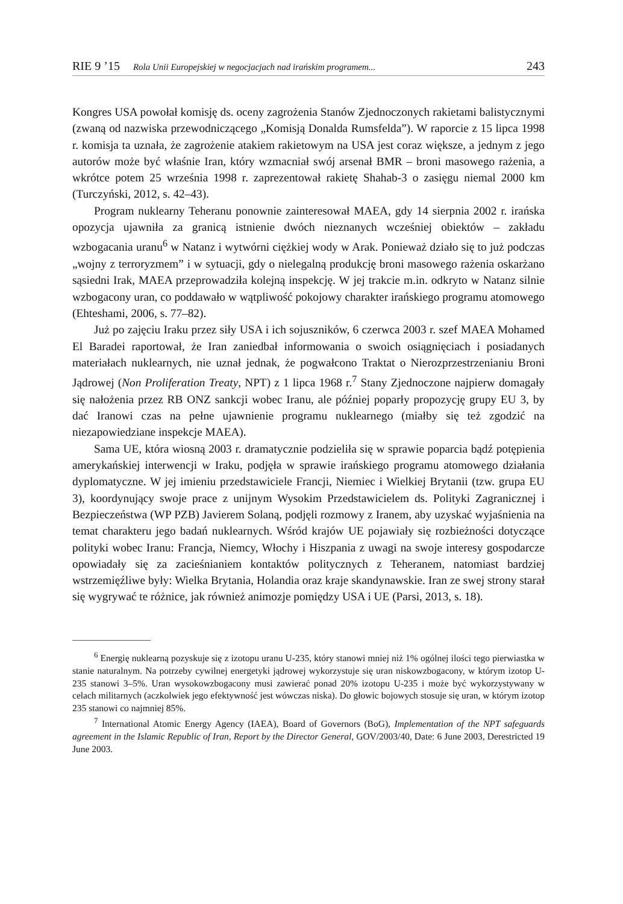RIE 9 ’15 Rola Unii Europejskiej w negocjacjach nad irańskim programem... 243
Kongres USA powołał komisję ds. oceny zagrożenia Stanów Zjednoczonych rakietami balistycznymi (zwaną od nazwiska przewodniczącego „Komisją Donalda Rumsfelda”). W raporcie z 15 lipca 1998 r. komisja ta uznała, że zagrożenie atakiem rakietowym na USA jest coraz większe, a jednym z jego autorów może być właśnie Iran, który wzmacniał swój arsenał BMR – broni masowego rażenia, a wkrótce potem 25 września 1998 r. zaprezentował rakietę Shahab-3 o zasięgu niemal 2000 km (Turczyński, 2012, s. 42–43).
Program nuklearny Teheranu ponownie zainteresował MAEA, gdy 14 sierpnia 2002 r. irańska opozycja ujawniła za granicą istnienie dwóch nieznanych wcześniej obiektów – zakładu wzbogacania uranu<sup>6</sup> w Natanz i wytwórni ciężkiej wody w Arak. Ponieważ działo się to już podczas „wojny z terroryzmem” i w sytuacji, gdy o nielegalną produkcję broni masowego rażenia oskarżano sąsiedni Irak, MAEA przeprowadziła kolejną inspekcję. W jej trakcie m.in. odkryto w Natanz silnie wzbogacony uran, co poddawało w wątpliwość pokojowy charakter irańskiego programu atomowego (Ehteshami, 2006, s. 77–82).
Już po zajęciu Iraku przez siły USA i ich sojuszników, 6 czerwca 2003 r. szef MAEA Mohamed El Baradei raportował, że Iran zaniedbał informowania o swoich osiągnięciach i posiadanych materiałach nuklearnych, nie uznał jednak, że pogwałcono Traktat o Nierozprzestrzenianiu Broni Jądrowej (Non Proliferation Treaty, NPT) z 1 lipca 1968 r.<sup>7</sup> Stany Zjednoczone najpierw domagały się nałożenia przez RB ONZ sankcji wobec Iranu, ale później poparły propozycję grupy EU 3, by dać Iranowi czas na pełne ujawnienie programu nuklearnego (miałby się też zgodzić na niezapowiedziane inspekcje MAEA).
Sama UE, która wiosną 2003 r. dramatycznie podzieliła się w sprawie poparcia bądź potępienia amerykańskiej interwencji w Iraku, podjęła w sprawie irańskiego programu atomowego działania dyplomatyczne. W jej imieniu przedstawiciele Francji, Niemiec i Wielkiej Brytanii (tzw. grupa EU 3), koordynujący swoje prace z unijnym Wysokim Przedstawicielem ds. Polityki Zagranicznej i Bezpieczeństwa (WP PZB) Javierem Solaną, podjęli rozmowy z Iranem, aby uzyskać wyjaśnienia na temat charakteru jego badań nuklearnych. Wśród krajów UE pojawiały się rozbieżności dotyczące polityki wobec Iranu: Francja, Niemcy, Włochy i Hiszpania z uwagi na swoje interesy gospodarcze opowiadały się za zacieśnianiem kontaktów politycznych z Teheranem, natomiast bardziej wstrzemięźliwe były: Wielka Brytania, Holandia oraz kraje skandynawskie. Iran ze swej strony starał się wygrywać te różnice, jak również animozje pomiędzy USA i UE (Parsi, 2013, s. 18).
<sup>6</sup> Energię nuklearną pozyskuje się z izotopu uranu U-235, który stanowi mniej niż 1% ogólnej ilości tego pierwiastka w stanie naturalnym. Na potrzeby cywilnej energetyki jądrowej wykorzystuje się uran niskowzbogacony, w którym izotop U-235 stanowi 3–5%. Uran wysokowzbogacony musi zawierać ponad 20% izotopu U-235 i może być wykorzystywany w celach militarnych (aczkolwiek jego efektywność jest wówczas niska). Do głowic bojowych stosuje się uran, w którym izotop 235 stanowi co najmniej 85%.
<sup>7</sup> International Atomic Energy Agency (IAEA), Board of Governors (BoG), Implementation of the NPT safeguards agreement in the Islamic Republic of Iran, Report by the Director General, GOV/2003/40, Date: 6 June 2003, Derestricted 19 June 2003.